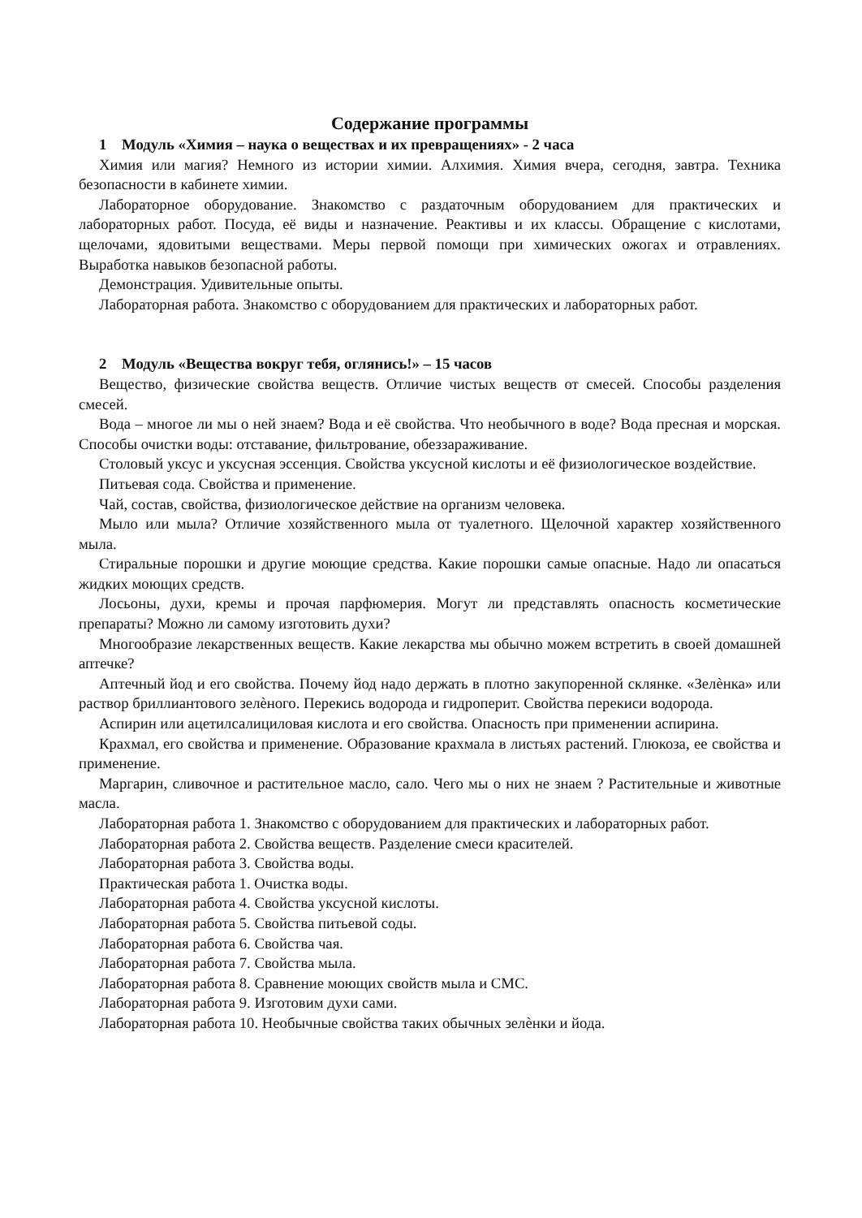Содержание программы
1 Модуль «Химия – наука о веществах и их превращениях» - 2 часа
Химия или магия? Немного из истории химии. Алхимия. Химия вчера, сегодня, завтра. Техника безопасности в кабинете химии.
Лабораторное оборудование. Знакомство с раздаточным оборудованием для практических и лабораторных работ. Посуда, её виды и назначение. Реактивы и их классы. Обращение с кислотами, щелочами, ядовитыми веществами. Меры первой помощи при химических ожогах и отравлениях. Выработка навыков безопасной работы.
Демонстрация. Удивительные опыты.
Лабораторная работа. Знакомство с оборудованием для практических и лабораторных работ.
2 Модуль «Вещества вокруг тебя, оглянись!» – 15 часов
Вещество, физические свойства веществ. Отличие чистых веществ от смесей. Способы разделения смесей.
Вода – многое ли мы о ней знаем? Вода и её свойства. Что необычного в воде? Вода пресная и морская. Способы очистки воды: отставание, фильтрование, обеззараживание.
Столовый уксус и уксусная эссенция. Свойства уксусной кислоты и её физиологическое воздействие.
Питьевая сода. Свойства и применение.
Чай, состав, свойства, физиологическое действие на организм человека.
Мыло или мыла? Отличие хозяйственного мыла от туалетного. Щелочной характер хозяйственного мыла.
Стиральные порошки и другие моющие средства. Какие порошки самые опасные. Надо ли опасаться жидких моющих средств.
Лосьоны, духи, кремы и прочая парфюмерия. Могут ли представлять опасность косметические препараты? Можно ли самому изготовить духи?
Многообразие лекарственных веществ. Какие лекарства мы обычно можем встретить в своей домашней аптечке?
Аптечный йод и его свойства. Почему йод надо держать в плотно закупоренной склянке. «Зелѐнка» или раствор бриллиантового зелѐного. Перекись водорода и гидроперит. Свойства перекиси водорода.
Аспирин или ацетилсалициловая кислота и его свойства. Опасность при применении аспирина.
Крахмал, его свойства и применение. Образование крахмала в листьях растений. Глюкоза, ее свойства и применение.
Маргарин, сливочное и растительное масло, сало. Чего мы о них не знаем ? Растительные и животные масла.
Лабораторная работа 1. Знакомство с оборудованием для практических и лабораторных работ.
Лабораторная работа 2. Свойства веществ. Разделение смеси красителей.
Лабораторная работа 3. Свойства воды.
Практическая работа 1. Очистка воды.
Лабораторная работа 4. Свойства уксусной кислоты.
Лабораторная работа 5. Свойства питьевой соды.
Лабораторная работа 6. Свойства чая.
Лабораторная работа 7. Свойства мыла.
Лабораторная работа 8. Сравнение моющих свойств мыла и СМС.
Лабораторная работа 9. Изготовим духи сами.
Лабораторная работа 10. Необычные свойства таких обычных зелѐнки и йода.